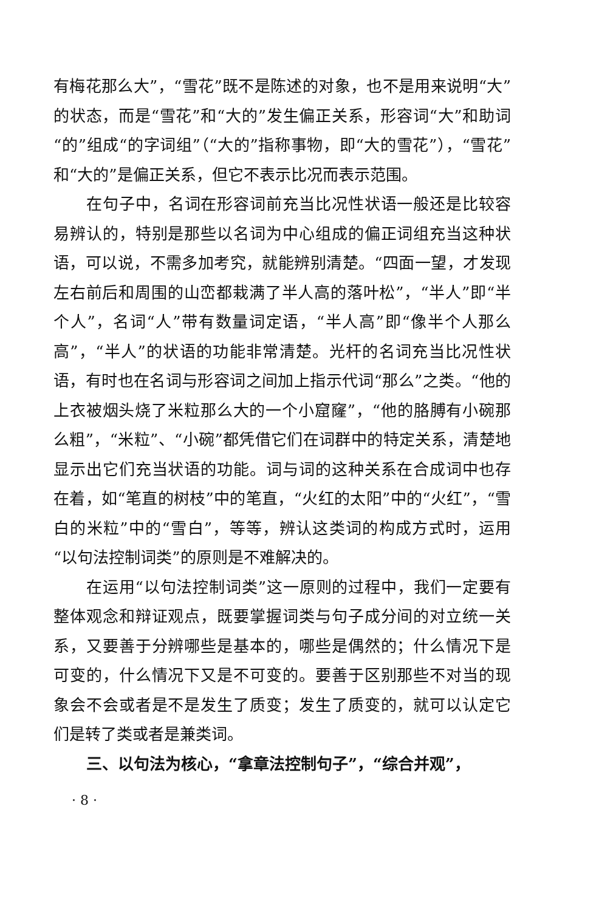有梅花那么大”，“雪花”既不是陈述的对象，也不是用来说明“大”的状态，而是“雪花”和“大的”发生偏正关系，形容词“大”和助词“的”组成“的字词组”（“大的”指称事物，即“大的雪花”），“雪花”和“大的”是偏正关系，但它不表示比况而表示范围。
在句子中，名词在形容词前充当比况性状语一般还是比较容易辨认的，特别是那些以名词为中心组成的偏正词组充当这种状语，可以说，不需多加考究，就能辨别清楚。“四面一望，才发现左右前后和周围的山峦都栽满了半人高的落叶松”，“半人”即“半个人”，名词“人”带有数量词定语，“半人高”即“像半个人那么高”，“半人”的状语的功能非常清楚。光杆的名词充当比况性状语，有时也在名词与形容词之间加上指示代词“那么”之类。“他的上衣被烟头烧了米粒那么大的一个小窟窿”，“他的胳膊有小碗那么粗”，“米粒”、“小碗”都凭借它们在词群中的特定关系，清楚地显示出它们充当状语的功能。词与词的这种关系在合成词中也存在着，如“笔直的树枝”中的笔直，“火红的太阳”中的“火红”，“雪白的米粒”中的“雪白”，等等，辨认这类词的构成方式时，运用“以句法控制词类”的原则是不难解决的。
在运用“以句法控制词类”这一原则的过程中，我们一定要有整体观念和辩证观点，既要掌握词类与句子成分间的对立统一关系，又要善于分辨哪些是基本的，哪些是偶然的；什么情况下是可变的，什么情况下又是不可变的。要善于区别那些不对当的现象会不会或者是不是发生了质变；发生了质变的，就可以认定它们是转了类或者是兼类词。
三、以句法为核心，“拿章法控制句子”，“综合并观”，
· 8 ·